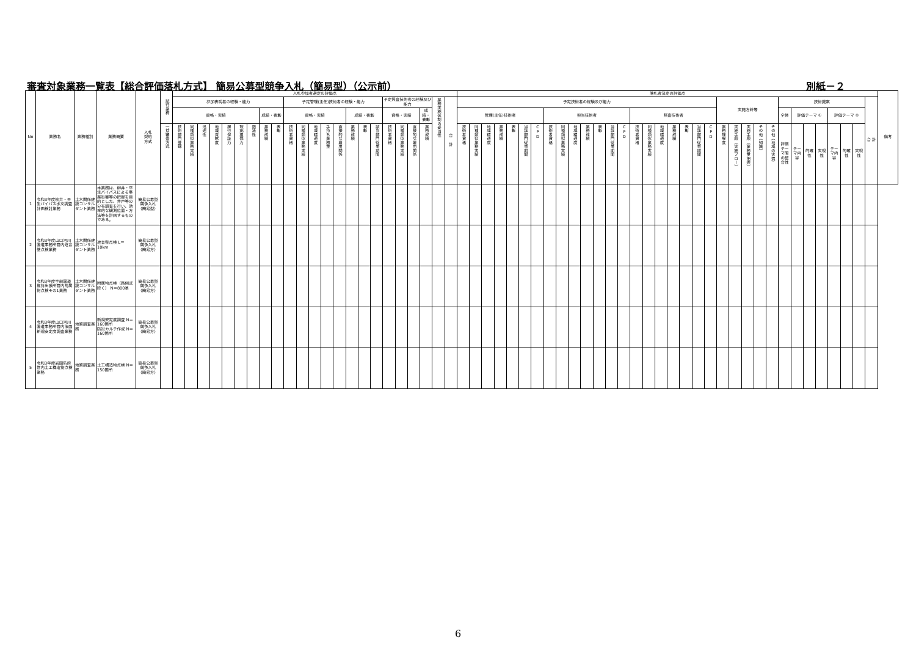審査対象業務一覧表【総合評価落札方式】 簡易公募型競争入札（簡易型）（公示前） 別紙－２
| No | 業務名 | 業務種別 | 業務概要 | 入札 契約 方式 | 試行業務 | 入札参加者選定の評価点 | | | | | | | | | | | | | | | | | | | | | | | 落札者決定の評価点 | | | | | | | | | | | | | | | | | | | | | | | | | | | | | | | | | | 備考 |
| --- | --- | --- | --- | --- | --- | --- | --- | --- | --- | --- | --- | --- | --- | --- | --- | --- | --- | --- | --- | --- | --- | --- | --- | --- | --- | --- | --- | --- | --- | --- | --- | --- | --- | --- | --- | --- | --- | --- | --- | --- | --- | --- | --- | --- | --- | --- | --- | --- | --- | --- | --- | --- | --- | --- | --- | --- | --- | --- | --- | --- | --- | --- | --- |
| | | | | | | 参加表明者の経験・能力 | | | | | | | | | 予定管理(主任)技術者の経験・能力 | | | | | | | | 予定照査技術者の経験及び能力 | | | | 業務実施体制の妥当性 | 合 計 | 予定技術者の経験及び能力 | | | | | | | | | | | | | | | | | | | | | 実施方針等 | | | | | 技術提案 | | | | | | | 合 計 | |
| | | | | | | 資格・実績 | | | | | | | 成績・表彰 | | 資格・実績 | | | | | 成績・表彰 | | | 資格・実績 | | | 成績・表彰 | | | 管理(主任)技術者 | | | | | | | 担当技術者 | | | | | | | 照査技術者 | | | | | | | | | | | | 全体 | 評価テーマ ① | | | 評価テーマ ② | | | | |
| | | | | | 一括審査方式 | 技術部門登録 | 同種類似業務実績 | 迅速性 | 地域貢献度 | 履行保証力 | 瑕疵担保力 | 適法性 | 業務成績 | 表彰 | 技術者資格 | 同種類似業務実績 | 地域精通度 | 手持ち業務量 | 直接的な雇用関係 | 業務成績 | 表彰 | 該当部門従事期間 | 技術者資格 | 同種類似業務実績 | 直接的な雇用関係 | 業務成績 | | | 技術者資格 | 同種類似業務実績 | 地域精通度 | 業務成績 | 表彰 | 当該部門従事期間 | CPD | 技術者資格 | 同種類似業務実績 | 地域精通度 | 業務成績 | 表彰 | 当該部門従事期間 | CPD | 技術者資格 | 同種類似業務実績 | 地域精通度 | 業務成績 | 表彰 | 当該部門従事期間 | CPD | 業務理解度 | 実施手順（実施フロー） | 実施手順（業務量把握） | その他（知識） | その他（地域の実情） | 評価テーマ間の整合性 | テーマ内容 | 的確性 | 実現性 | テーマ内容 | 的確性 | 実現性 | | |
| 1 | 令和3年度柳井・平生バイパス水文調査計画検討業務 | 土木関係建設コンサルタント業務 | 本業務は、柳井・平生バイパスによる事業影響等の把握を目的とした、井戸等の分布調査を行い、効率的な観測位置・方法等を計画するものである。 | 簡易公募型競争入札（簡易型） | | | | | | | | | | | | | | | | | | | | | | | | | | | | | | | | | | | | | | | | | | | | | | | | | | | | | | | | | | | |
| 2 | 令和3年度山口河川国道事務所管内遮音壁点検業務 | 土木関係建設コンサルタント業務 | 遮音壁点検 L＝10km | 簡易公募型競争入札（簡易方） | | | | | | | | | | | | | | | | | | | | | | | | | | | | | | | | | | | | | | | | | | | | | | | | | | | | | | | | | | | |
| 3 | 令和3年度宇部国道維持出張所管内附属物点検その1業務 | 土木関係建設コンサルタント業務 | 附属物点検（路側式除く） N＝800基 | 簡易公募型競争入札（簡易方） | | | | | | | | | | | | | | | | | | | | | | | | | | | | | | | | | | | | | | | | | | | | | | | | | | | | | | | | | | | |
| 4 | 令和3年度山口河川国道事務所管内法面新規安定度調査業務 | 地質調査業務 | 新規安定度調査 N＝160箇所 防災カルテ作成 N＝160箇所 | 簡易公募型競争入札（簡易方） | | | | | | | | | | | | | | | | | | | | | | | | | | | | | | | | | | | | | | | | | | | | | | | | | | | | | | | | | | | |
| 5 | 令和3年度岩国防府管内土工構造物点検業務 | 地質調査業務 | 土工構造物点検 N＝150箇所 | 簡易公募型競争入札（簡易方） | | | | | | | | | | | | | | | | | | | | | | | | | | | | | | | | | | | | | | | | | | | | | | | | | | | | | | | | | | | |
6